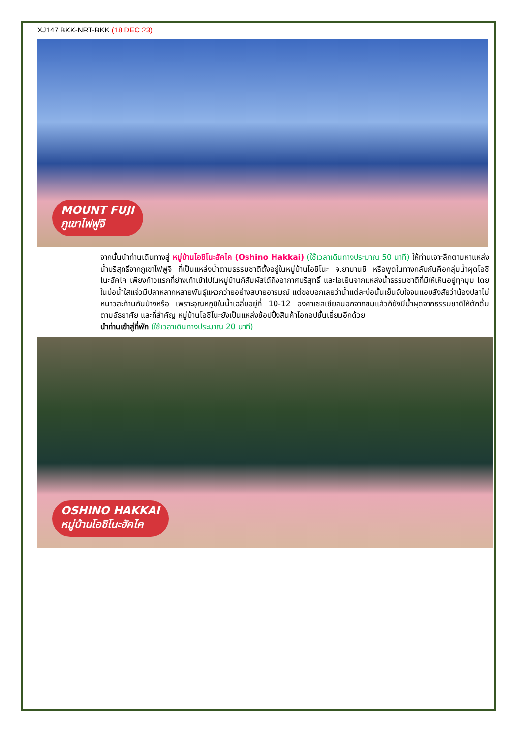XJ147 BKK-NRT-BKK (18 DEC 23)
MOUNT FUJI
ภูเขาไฟฟูจิ
จากนั้นนำท่านเดินทางสู่ หมู่บ้านโอชิโนะฮัคไค (Oshino Hakkai) (ใช้เวลาเดินทางประมาณ 50 นาที) ให้ท่านเจาะลึกตามหาแหล่งน้ำบริสุทธิ์จากภูเขาไฟฟูจิ ที่เป็นแหล่งน้ำตามธรรมชาติตั้งอยู่ในหมู่บ้านโอชิโนะ จ.ยามานชิ หรือพูดในทางกลับกันคือกลุ่มน้ำผุดโอชิโนะฮัคไค เพียงก้าวแรกที่ย่างเท้าเข้าไปในหมู่บ้านก็สัมผัสได้ถึงอากาศบริสุทธิ์ และไอเย็นจากแหล่งน้ำธรรมชาติที่มีให้เห็นอยู่ทุกมุม โดยในบ่อน้ำใสแจ๋วมีปลาหลากหลายพันธุ์แหวกว่ายอย่างสบายอารมณ์ แต่ขอบอกเลยว่าน้ำแต่ละบ่อนั้นเย็นจับใจจนแอบสังสัยว่าน้องปลาไม่หนาวสะท้านกันบ้างหรือ เพราะอุณหภูมิในน้ำเฉลี่ยอยู่ที่ 10-12 องศาเซลเซียสนอกจากชมแล้วก็ยังมีน้ำผุดจากธรรมชาติให้ตักดื่มตามอัธยาศัย และที่สำคัญ หมู่บ้านโอชิโนะยังเป็นแหล่งช้อปปิ้งสินค้าโอทอปชั้นเยี่ยมอีกด้วย
นำท่านเข้าสู่ที่พัก (ใช้เวลาเดินทางประมาณ 20 นาที)
OSHINO HAKKAI
หมู่บ้านโอชิโนะฮัคไค